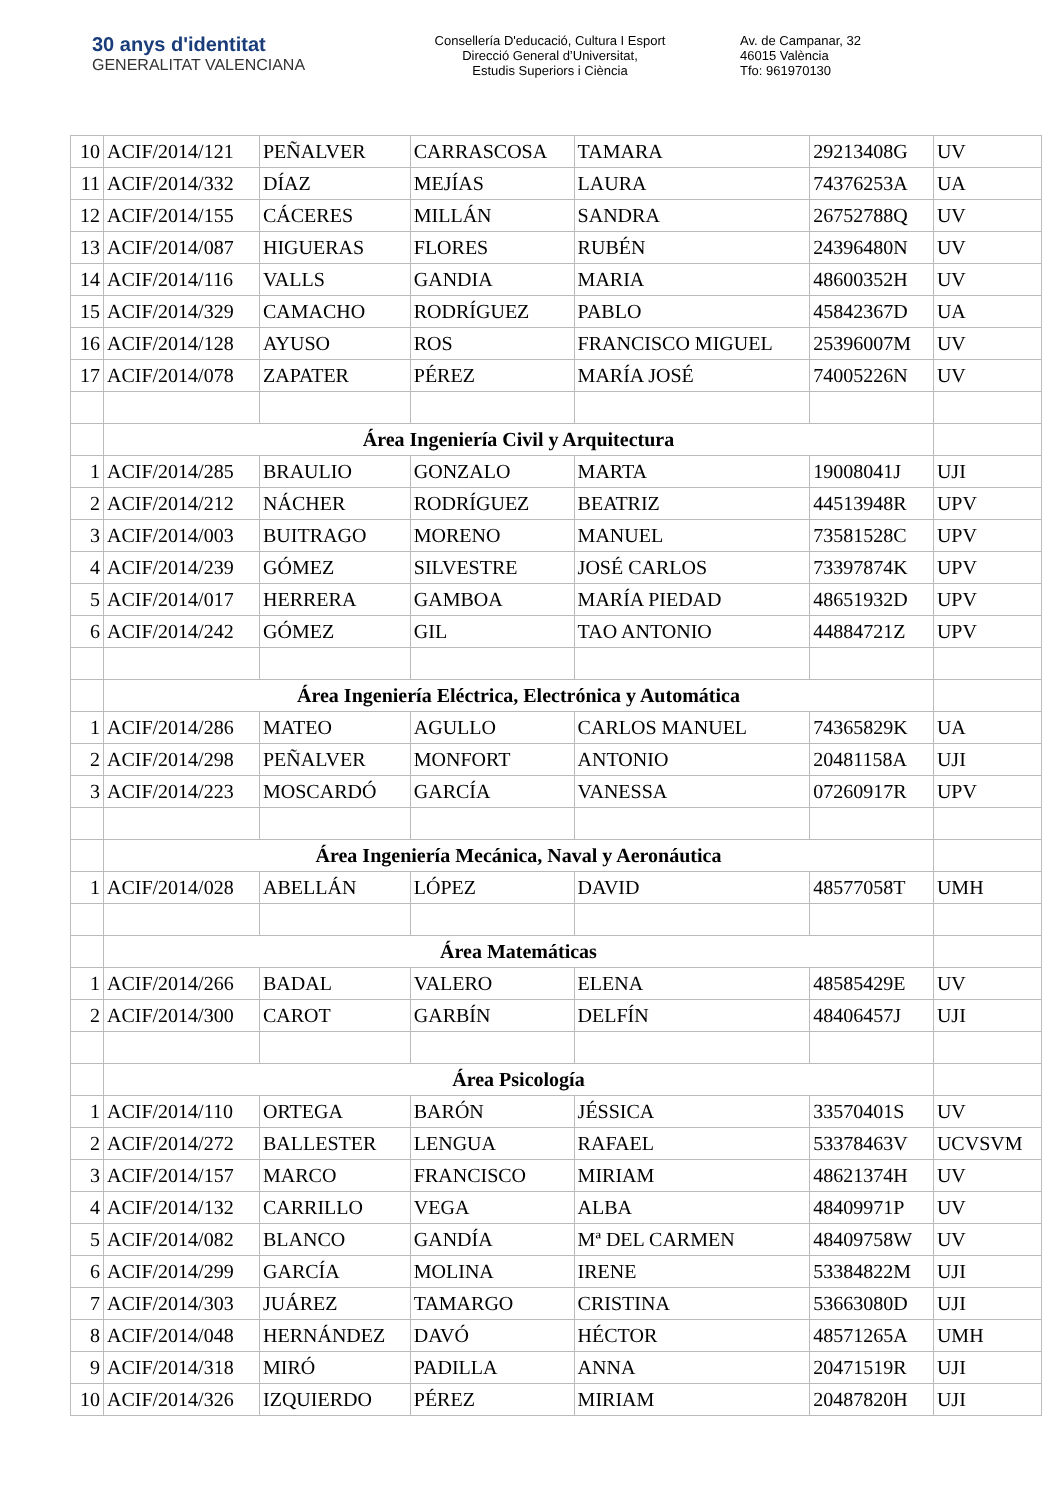30 anys d'identitat
GENERALITAT VALENCIANA
Consellería D'educació, Cultura I Esport
Direcció General d’Universitat,
Estudis Superiors i Ciència
Av. de Campanar, 32
46015 València
Tfo: 961970130
| 10 | ACIF/2014/121 | PEÑALVER | CARRASCOSA | TAMARA | 29213408G | UV |
| 11 | ACIF/2014/332 | DÍAZ | MEJÍAS | LAURA | 74376253A | UA |
| 12 | ACIF/2014/155 | CÁCERES | MILLÁN | SANDRA | 26752788Q | UV |
| 13 | ACIF/2014/087 | HIGUERAS | FLORES | RUBÉN | 24396480N | UV |
| 14 | ACIF/2014/116 | VALLS | GANDIA | MARIA | 48600352H | UV |
| 15 | ACIF/2014/329 | CAMACHO | RODRÍGUEZ | PABLO | 45842367D | UA |
| 16 | ACIF/2014/128 | AYUSO | ROS | FRANCISCO MIGUEL | 25396007M | UV |
| 17 | ACIF/2014/078 | ZAPATER | PÉREZ | MARÍA JOSÉ | 74005226N | UV |
| | Área Ingeniería Civil y Arquitectura | | | | | |
| 1 | ACIF/2014/285 | BRAULIO | GONZALO | MARTA | 19008041J | UJI |
| 2 | ACIF/2014/212 | NÁCHER | RODRÍGUEZ | BEATRIZ | 44513948R | UPV |
| 3 | ACIF/2014/003 | BUITRAGO | MORENO | MANUEL | 73581528C | UPV |
| 4 | ACIF/2014/239 | GÓMEZ | SILVESTRE | JOSÉ CARLOS | 73397874K | UPV |
| 5 | ACIF/2014/017 | HERRERA | GAMBOA | MARÍA PIEDAD | 48651932D | UPV |
| 6 | ACIF/2014/242 | GÓMEZ | GIL | TAO ANTONIO | 44884721Z | UPV |
| | Área Ingeniería Eléctrica, Electrónica y Automática | | | | | |
| 1 | ACIF/2014/286 | MATEO | AGULLO | CARLOS MANUEL | 74365829K | UA |
| 2 | ACIF/2014/298 | PEÑALVER | MONFORT | ANTONIO | 20481158A | UJI |
| 3 | ACIF/2014/223 | MOSCARDÓ | GARCÍA | VANESSA | 07260917R | UPV |
| | Área Ingeniería Mecánica, Naval y Aeronáutica | | | | | |
| 1 | ACIF/2014/028 | ABELLÁN | LÓPEZ | DAVID | 48577058T | UMH |
| | Área Matemáticas | | | | | |
| 1 | ACIF/2014/266 | BADAL | VALERO | ELENA | 48585429E | UV |
| 2 | ACIF/2014/300 | CAROT | GARBÍN | DELFÍN | 48406457J | UJI |
| | Área Psicología | | | | | |
| 1 | ACIF/2014/110 | ORTEGA | BARÓN | JÉSSICA | 33570401S | UV |
| 2 | ACIF/2014/272 | BALLESTER | LENGUA | RAFAEL | 53378463V | UCVSVM |
| 3 | ACIF/2014/157 | MARCO | FRANCISCO | MIRIAM | 48621374H | UV |
| 4 | ACIF/2014/132 | CARRILLO | VEGA | ALBA | 48409971P | UV |
| 5 | ACIF/2014/082 | BLANCO | GANDÍA | Mª DEL CARMEN | 48409758W | UV |
| 6 | ACIF/2014/299 | GARCÍA | MOLINA | IRENE | 53384822M | UJI |
| 7 | ACIF/2014/303 | JUÁREZ | TAMARGO | CRISTINA | 53663080D | UJI |
| 8 | ACIF/2014/048 | HERNÁNDEZ | DAVÓ | HÉCTOR | 48571265A | UMH |
| 9 | ACIF/2014/318 | MIRÓ | PADILLA | ANNA | 20471519R | UJI |
| 10 | ACIF/2014/326 | IZQUIERDO | PÉREZ | MIRIAM | 20487820H | UJI |